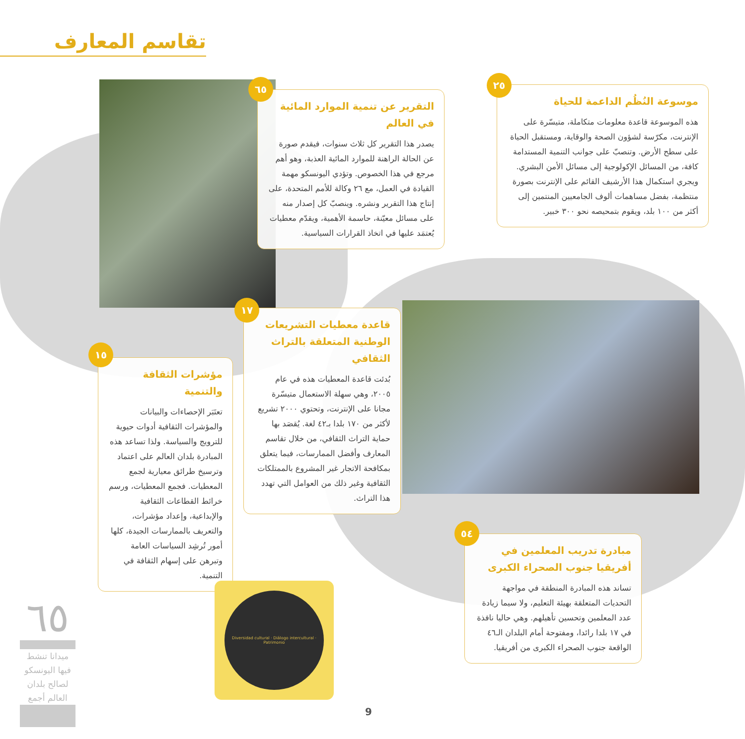تقاسم المعارف
موسوعة النُظُم الداعمة للحياة
هذه الموسوعة قاعدة معلومات متكاملة، متيسّرة على الإنترنت، مكرّسة لشؤون الصحة والوقاية، ومستقبل الحياة على سطح الأرض. وتنصبّ على جوانب التنمية المستدامة كافة، من المسائل الإكولوجية إلى مسائل الأمن البشري. ويجري استكمال هذا الأرشيف القائم على الإنترنت بصورة منتظمة، بفضل مساهمات ألوف الجامعيين المنتمين إلى أكثر من ١٠٠ بلد، ويقوم بتمحيصه نحو ٣٠٠ خبير.
٢٥
التقرير عن تنمية الموارد المائية في العالم
يصدر هذا التقرير كل ثلاث سنوات، فيقدم صورة عن الحالة الراهنة للموارد المائية العذبة، وهو أهم مرجع في هذا الخصوص. وتؤدي اليونسكو مهمة القيادة في العمل، مع ٢٦ وكالة للأمم المتحدة، على إنتاج هذا التقرير ونشره. وينصبّ كل إصدار منه على مسائل معيّنة، حاسمة الأهمية، ويقدّم معطيات يُعتمَد عليها في اتخاذ القرارات السياسية.
٦٥
قاعدة معطيات التشريعات الوطنية المتعلقة بالتراث الثقافي
بُدئت قاعدة المعطيات هذه في عام ٢٠٠٥، وهي سهلة الاستعمال متيسّرة مجانا على الإنترنت، وتحتوي ٢٠٠٠ تشريع لأكثر من ١٧٠ بلدا بـ٤٢ لغة. يُقصَد بها حماية التراث الثقافي، من خلال تقاسم المعارف وأفضل الممارسات، فيما يتعلق بمكافحة الاتجار غير المشروع بالممتلكات الثقافية وغير ذلك من العوامل التي تهدد هذا التراث.
١٧
مؤشرات الثقافة والتنمية
تعتَبَر الإحصاءات والبيانات والمؤشرات الثقافية أدوات حيوية للترويج والسياسة. ولذا تساعد هذه المبادرة بلدان العالم على اعتماد وترسيخ طرائق معيارية لجمع المعطيات. فجمع المعطيات، ورسم خرائط القطاعات الثقافية والإبداعية، وإعداد مؤشرات، والتعريف بالممارسات الجيدة، كلها أمور تُرشِد السياسات العامة وتبرهن على إسهام الثقافة في التنمية.
١٥
مبادرة تدريب المعلمين في أفريقيا جنوب الصحراء الكبرى
تساند هذه المبادرة المنطقة في مواجهة التحديات المتعلقة بهيئة التعليم، ولا سيما زيادة عدد المعلمين وتحسين تأهيلهم. وهي حاليا نافذة في ١٧ بلدا رائدا، ومفتوحة أمام البلدان الـ٤٦ الواقعة جنوب الصحراء الكبرى من أفريقيا.
٥٤
Diversidad cultural · Diálogo intercultural · Patrimonio
٦٥
ميدانا تنشط فيها اليونسكو لصالح بلدان العالم أجمع
9